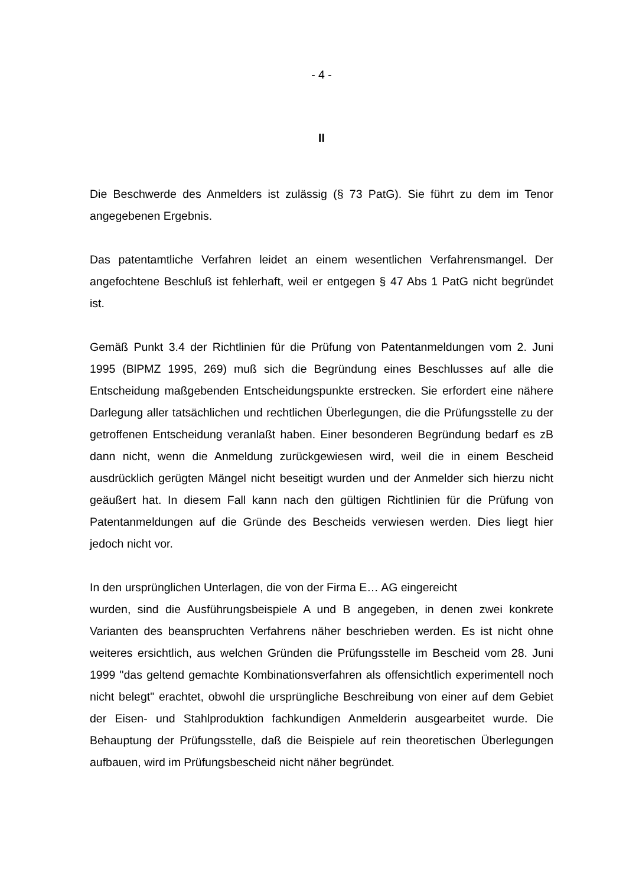- 4 -
II
Die Beschwerde des Anmelders ist zulässig (§ 73 PatG). Sie führt zu dem im Tenor angegebenen Ergebnis.
Das patentamtliche Verfahren leidet an einem wesentlichen Verfahrensmangel. Der angefochtene Beschluß ist fehlerhaft, weil er entgegen § 47 Abs 1 PatG nicht begründet ist.
Gemäß Punkt 3.4 der Richtlinien für die Prüfung von Patentanmeldungen vom 2. Juni 1995 (BlPMZ 1995, 269) muß sich die Begründung eines Beschlusses auf alle die Entscheidung maßgebenden Entscheidungspunkte erstrecken. Sie erfordert eine nähere Darlegung aller tatsächlichen und rechtlichen Überlegungen, die die Prüfungsstelle zu der getroffenen Entscheidung veranlaßt haben. Einer besonderen Begründung bedarf es zB dann nicht, wenn die Anmeldung zurückgewiesen wird, weil die in einem Bescheid ausdrücklich gerügten Mängel nicht beseitigt wurden und der Anmelder sich hierzu nicht geäußert hat. In diesem Fall kann nach den gültigen Richtlinien für die Prüfung von Patentanmeldungen auf die Gründe des Bescheids verwiesen werden. Dies liegt hier jedoch nicht vor.
In den ursprünglichen Unterlagen, die von der Firma E… AG eingereicht
wurden, sind die Ausführungsbeispiele A und B angegeben, in denen zwei konkrete Varianten des beanspruchten Verfahrens näher beschrieben werden. Es ist nicht ohne weiteres ersichtlich, aus welchen Gründen die Prüfungsstelle im Bescheid vom 28. Juni 1999 "das geltend gemachte Kombinationsverfahren als offensichtlich experimentell noch nicht belegt" erachtet, obwohl die ursprüngliche Beschreibung von einer auf dem Gebiet der Eisen- und Stahlproduktion fachkundigen Anmelderin ausgearbeitet wurde. Die Behauptung der Prüfungsstelle, daß die Beispiele auf rein theoretischen Überlegungen aufbauen, wird im Prüfungsbescheid nicht näher begründet.